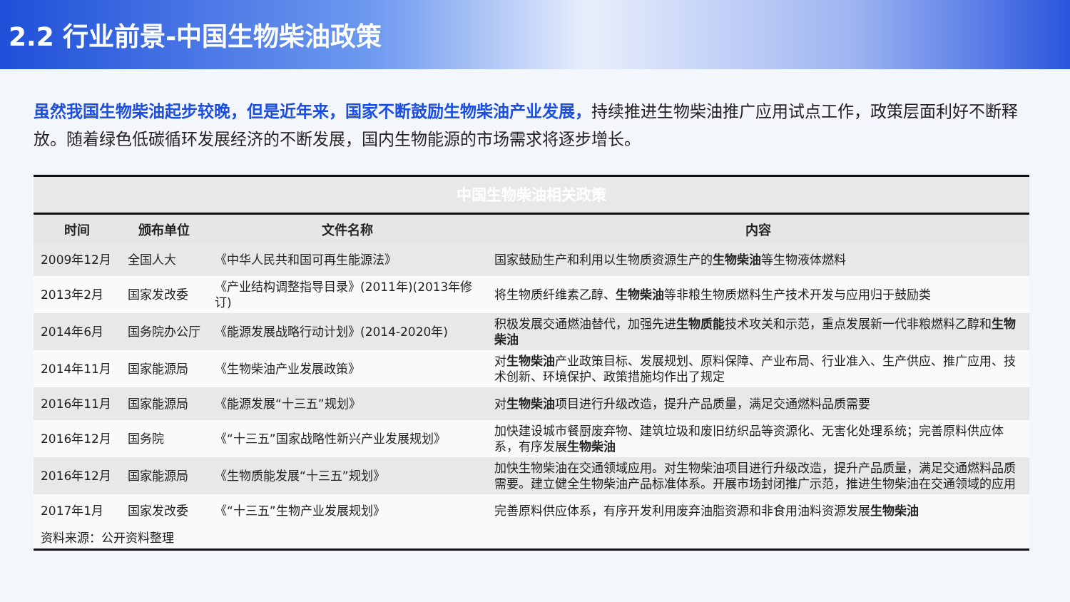2.2 行业前景-中国生物柴油政策
虽然我国生物柴油起步较晚，但是近年来，国家不断鼓励生物柴油产业发展，持续推进生物柴油推广应用试点工作，政策层面利好不断释放。随着绿色低碳循环发展经济的不断发展，国内生物能源的市场需求将逐步增长。
| 中国生物柴油相关政策 | | | |
| 时间 | 颁布单位 | 文件名称 | 内容 |
| 2009年12月 | 全国人大 | 《中华人民共和国可再生能源法》 | 国家鼓励生产和利用以生物质资源生产的 生物柴油 等生物液体燃料 |
| 2013年2月 | 国家发改委 | 《产业结构调整指导目录》(2011年)(2013年修订) | 将生物质纤维素乙醇、 生物柴油 等非粮生物质燃料生产技术开发与应用归于鼓励类 |
| 2014年6月 | 国务院办公厅 | 《能源发展战略行动计划》(2014-2020年) | 积极发展交通燃油替代，加强先进 生物质能 技术攻关和示范，重点发展新一代非粮燃料乙醇和 生物柴油 |
| 2014年11月 | 国家能源局 | 《生物柴油产业发展政策》 | 对 生物柴油 产业政策目标、发展规划、原料保障、产业布局、行业准入、生产供应、推广应用、技术创新、环境保护、政策措施均作出了规定 |
| 2016年11月 | 国家能源局 | 《能源发展“十三五”规划》 | 对 生物柴油 项目进行升级改造，提升产品质量，满足交通燃料品质需要 |
| 2016年12月 | 国务院 | 《“十三五”国家战略性新兴产业发展规划》 | 加快建设城市餐厨废弃物、建筑垃圾和废旧纺织品等资源化、无害化处理系统；完善原料供应体系，有序发展 生物柴油 |
| 2016年12月 | 国家能源局 | 《生物质能发展“十三五”规划》 | 加快生物柴油在交通领域应用。对生物柴油项目进行升级改造，提升产品质量，满足交通燃料品质需要。建立健全生物柴油产品标准体系。开展市场封闭推广示范，推进生物柴油在交通领域的应用 |
| 2017年1月 | 国家发改委 | 《“十三五”生物产业发展规划》 | 完善原料供应体系，有序开发利用废弃油脂资源和非食用油料资源发展 生物柴油 |
| 资料来源：公开资料整理 | | | |